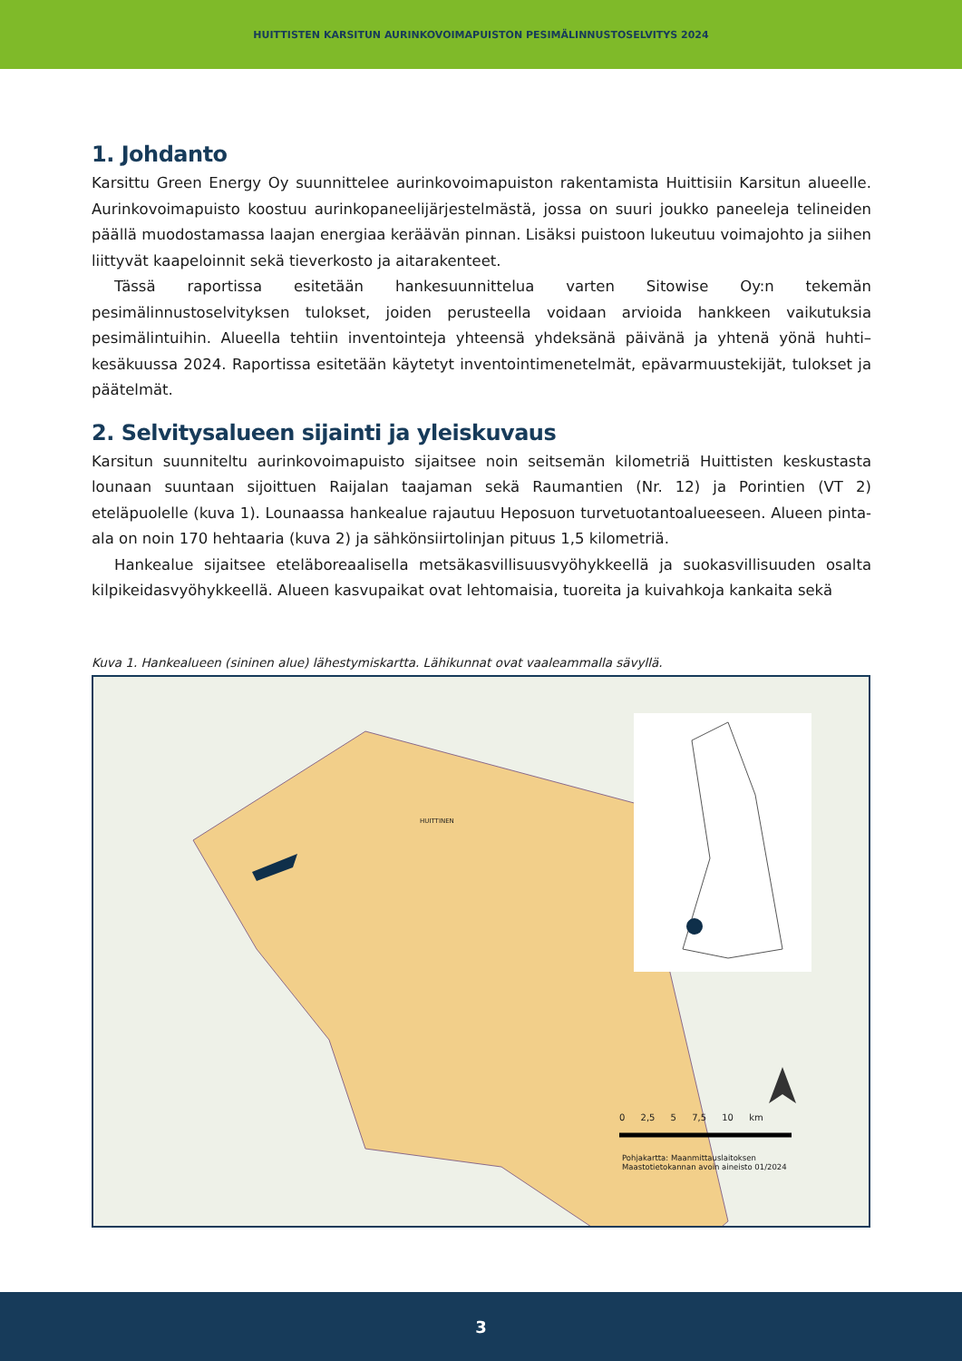HUITTISTEN KARSITUN AURINKOVOIMAPUISTON PESIMÄLINNUSTOSELVITYS 2024
1. Johdanto
Karsittu Green Energy Oy suunnittelee aurinkovoimapuiston rakentamista Huittisiin Karsitun alueelle. Aurinkovoimapuisto koostuu aurinkopaneelijärjestelmästä, jossa on suuri joukko paneeleja telineiden päällä muodostamassa laajan energiaa keräävän pinnan. Lisäksi puistoon lukeutuu voimajohto ja siihen liittyvät kaapeloinnit sekä tieverkosto ja aitarakenteet.
Tässä raportissa esitetään hankesuunnittelua varten Sitowise Oy:n tekemän pesimälinnustoselvityksen tulokset, joiden perusteella voidaan arvioida hankkeen vaikutuksia pesimälintuihin. Alueella tehtiin inventointeja yhteensä yhdeksänä päivänä ja yhtenä yönä huhti–kesäkuussa 2024. Raportissa esitetään käytetyt inventointimenetelmät, epävarmuustekijät, tulokset ja päätelmät.
2. Selvitysalueen sijainti ja yleiskuvaus
Karsitun suunniteltu aurinkovoimapuisto sijaitsee noin seitsemän kilometriä Huittisten keskustasta lounaan suuntaan sijoittuen Raijalan taajaman sekä Raumantien (Nr. 12) ja Porintien (VT 2) eteläpuolelle (kuva 1). Lounaassa hankealue rajautuu Heposuon turvetuotantoalueeseen. Alueen pinta-ala on noin 170 hehtaaria (kuva 2) ja sähkönsiirtolinjan pituus 1,5 kilometriä.
Hankealue sijaitsee eteläboreaalisella metsäkasvillisuusvyöhykkeellä ja suokasvillisuuden osalta kilpikeidasvyöhykkeellä. Alueen kasvupaikat ovat lehtomaisia, tuoreita ja kuivahkoja kankaita sekä
Kuva 1. Hankealueen (sininen alue) lähestymiskartta. Lähikunnat ovat vaaleammalla sävyllä.
HUITTINEN
0 2,5 5 7,5 10 km
Pohjakartta: Maanmittauslaitoksen
Maastotietokannan avoin aineisto 01/2024
3